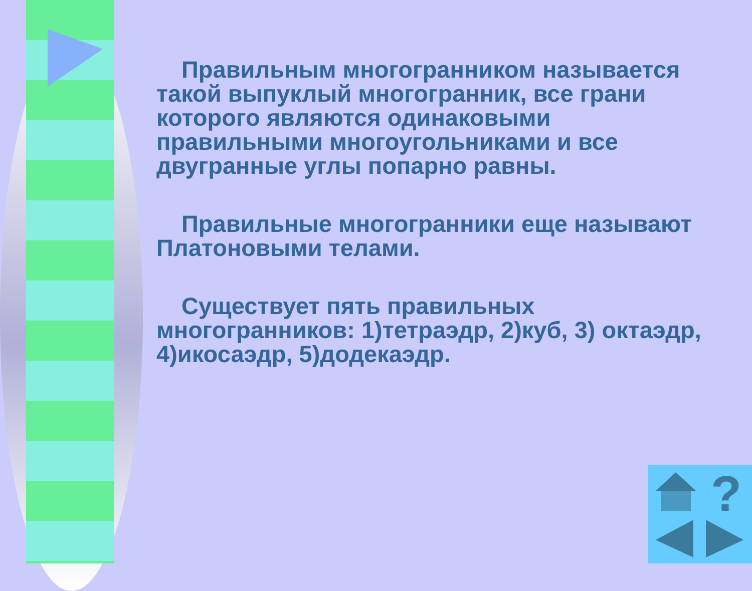Правильным многогранником называется такой выпуклый многогранник, все грани которого являются одинаковыми правильными многоугольниками и все двугранные углы попарно равны.
Правильные многогранники еще называют Платоновыми телами.
Существует пять правильных многогранников: 1)тетраэдр, 2)куб, 3) октаэдр, 4)икосаэдр, 5)додекаэдр.
?